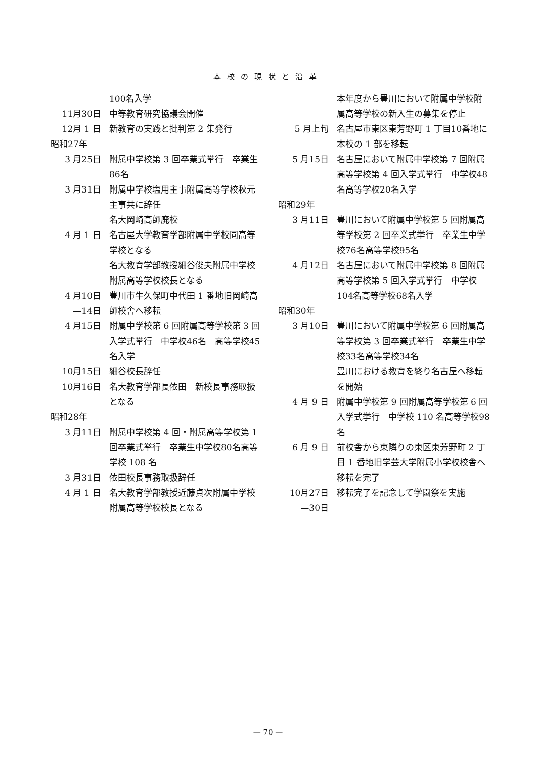本校の現状と沿革
100名入学
11月30日 中等教育研究協議会開催
12月 1 日 新教育の実践と批判第 2 集発行
昭和27年
3 月25日 附属中学校第 3 回卒業式挙行　卒業生86名
3 月31日 附属中学校塩用主事附属高等学校秋元主事共に辞任
名大岡崎高師廃校
4 月 1 日 名古屋大学教育学部附属中学校同高等学校となる
名大教育学部教授細谷俊夫附属中学校附属高等学校校長となる
4 月10日
—14日
豊川市牛久保町中代田 1 番地旧岡崎高師校舎へ移転
4 月15日 附属中学校第 6 回附属高等学校第 3 回入学式挙行　中学校46名　高等学校45名入学
10月15日 細谷校長辞任
10月16日 名大教育学部長依田　新校長事務取扱となる
昭和28年
3 月11日 附属中学校第 4 回・附属高等学校第 1 回卒業式挙行　卒業生中学校80名高等学校 108 名
3 月31日 依田校長事務取扱辞任
4 月 1 日 名大教育学部教授近藤貞次附属中学校附属高等学校校長となる
本年度から豊川において附属中学校附属高等学校の新入生の募集を停止
5 月上旬 名古屋市東区東芳野町 1 丁目10番地に本校の 1 部を移転
5 月15日 名古屋において附属中学校第 7 回附属高等学校第 4 回入学式挙行　中学校48名高等学校20名入学
昭和29年
3 月11日 豊川において附属中学校第 5 回附属高等学校第 2 回卒業式挙行　卒業生中学校76名高等学校95名
4 月12日 名古屋において附属中学校第 8 回附属高等学校第 5 回入学式挙行　中学校104名高等学校68名入学
昭和30年
3 月10日 豊川において附属中学校第 6 回附属高等学校第 3 回卒業式挙行　卒業生中学校33名高等学校34名
豊川における教育を終り名古屋へ移転を開始
4 月 9 日 附属中学校第 9 回附属高等学校第 6 回入学式挙行　中学校 110 名高等学校98名
6 月 9 日 前校舎から東隣りの東区東芳野町 2 丁目 1 番地旧学芸大学附属小学校校舎へ移転を完了
10月27日
—30日
移転完了を記念して学園祭を実施
— 70 —